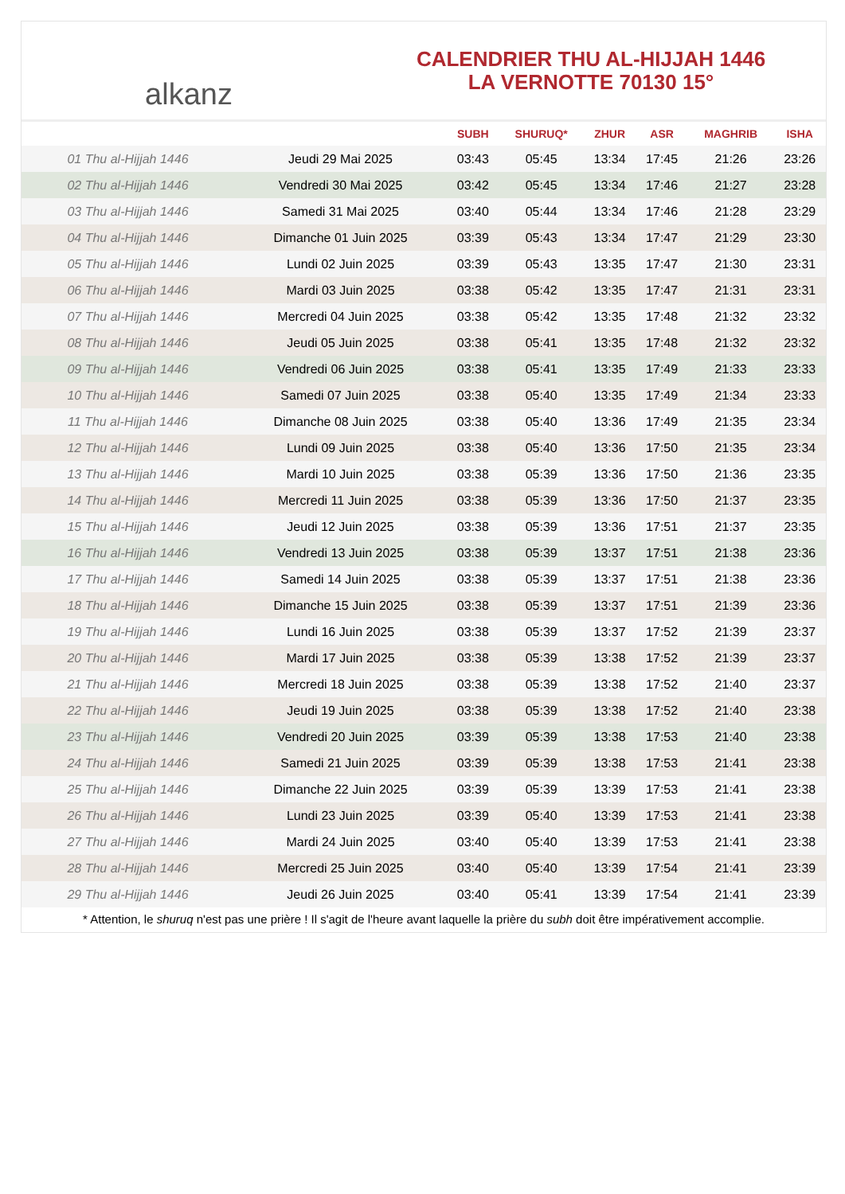alkanz
CALENDRIER THU AL-HIJJAH 1446
LA VERNOTTE 70130 15°
| | | SUBH | SHURUQ* | ZHUR | ASR | MAGHRIB | ISHA |
| --- | --- | --- | --- | --- | --- | --- | --- |
| 01 Thu al-Hijjah 1446 | Jeudi 29 Mai 2025 | 03:43 | 05:45 | 13:34 | 17:45 | 21:26 | 23:26 |
| 02 Thu al-Hijjah 1446 | Vendredi 30 Mai 2025 | 03:42 | 05:45 | 13:34 | 17:46 | 21:27 | 23:28 |
| 03 Thu al-Hijjah 1446 | Samedi 31 Mai 2025 | 03:40 | 05:44 | 13:34 | 17:46 | 21:28 | 23:29 |
| 04 Thu al-Hijjah 1446 | Dimanche 01 Juin 2025 | 03:39 | 05:43 | 13:34 | 17:47 | 21:29 | 23:30 |
| 05 Thu al-Hijjah 1446 | Lundi 02 Juin 2025 | 03:39 | 05:43 | 13:35 | 17:47 | 21:30 | 23:31 |
| 06 Thu al-Hijjah 1446 | Mardi 03 Juin 2025 | 03:38 | 05:42 | 13:35 | 17:47 | 21:31 | 23:31 |
| 07 Thu al-Hijjah 1446 | Mercredi 04 Juin 2025 | 03:38 | 05:42 | 13:35 | 17:48 | 21:32 | 23:32 |
| 08 Thu al-Hijjah 1446 | Jeudi 05 Juin 2025 | 03:38 | 05:41 | 13:35 | 17:48 | 21:32 | 23:32 |
| 09 Thu al-Hijjah 1446 | Vendredi 06 Juin 2025 | 03:38 | 05:41 | 13:35 | 17:49 | 21:33 | 23:33 |
| 10 Thu al-Hijjah 1446 | Samedi 07 Juin 2025 | 03:38 | 05:40 | 13:35 | 17:49 | 21:34 | 23:33 |
| 11 Thu al-Hijjah 1446 | Dimanche 08 Juin 2025 | 03:38 | 05:40 | 13:36 | 17:49 | 21:35 | 23:34 |
| 12 Thu al-Hijjah 1446 | Lundi 09 Juin 2025 | 03:38 | 05:40 | 13:36 | 17:50 | 21:35 | 23:34 |
| 13 Thu al-Hijjah 1446 | Mardi 10 Juin 2025 | 03:38 | 05:39 | 13:36 | 17:50 | 21:36 | 23:35 |
| 14 Thu al-Hijjah 1446 | Mercredi 11 Juin 2025 | 03:38 | 05:39 | 13:36 | 17:50 | 21:37 | 23:35 |
| 15 Thu al-Hijjah 1446 | Jeudi 12 Juin 2025 | 03:38 | 05:39 | 13:36 | 17:51 | 21:37 | 23:35 |
| 16 Thu al-Hijjah 1446 | Vendredi 13 Juin 2025 | 03:38 | 05:39 | 13:37 | 17:51 | 21:38 | 23:36 |
| 17 Thu al-Hijjah 1446 | Samedi 14 Juin 2025 | 03:38 | 05:39 | 13:37 | 17:51 | 21:38 | 23:36 |
| 18 Thu al-Hijjah 1446 | Dimanche 15 Juin 2025 | 03:38 | 05:39 | 13:37 | 17:51 | 21:39 | 23:36 |
| 19 Thu al-Hijjah 1446 | Lundi 16 Juin 2025 | 03:38 | 05:39 | 13:37 | 17:52 | 21:39 | 23:37 |
| 20 Thu al-Hijjah 1446 | Mardi 17 Juin 2025 | 03:38 | 05:39 | 13:38 | 17:52 | 21:39 | 23:37 |
| 21 Thu al-Hijjah 1446 | Mercredi 18 Juin 2025 | 03:38 | 05:39 | 13:38 | 17:52 | 21:40 | 23:37 |
| 22 Thu al-Hijjah 1446 | Jeudi 19 Juin 2025 | 03:38 | 05:39 | 13:38 | 17:52 | 21:40 | 23:38 |
| 23 Thu al-Hijjah 1446 | Vendredi 20 Juin 2025 | 03:39 | 05:39 | 13:38 | 17:53 | 21:40 | 23:38 |
| 24 Thu al-Hijjah 1446 | Samedi 21 Juin 2025 | 03:39 | 05:39 | 13:38 | 17:53 | 21:41 | 23:38 |
| 25 Thu al-Hijjah 1446 | Dimanche 22 Juin 2025 | 03:39 | 05:39 | 13:39 | 17:53 | 21:41 | 23:38 |
| 26 Thu al-Hijjah 1446 | Lundi 23 Juin 2025 | 03:39 | 05:40 | 13:39 | 17:53 | 21:41 | 23:38 |
| 27 Thu al-Hijjah 1446 | Mardi 24 Juin 2025 | 03:40 | 05:40 | 13:39 | 17:53 | 21:41 | 23:38 |
| 28 Thu al-Hijjah 1446 | Mercredi 25 Juin 2025 | 03:40 | 05:40 | 13:39 | 17:54 | 21:41 | 23:39 |
| 29 Thu al-Hijjah 1446 | Jeudi 26 Juin 2025 | 03:40 | 05:41 | 13:39 | 17:54 | 21:41 | 23:39 |
* Attention, le shuruq n'est pas une prière ! Il s'agit de l'heure avant laquelle la prière du subh doit être impérativement accomplie.